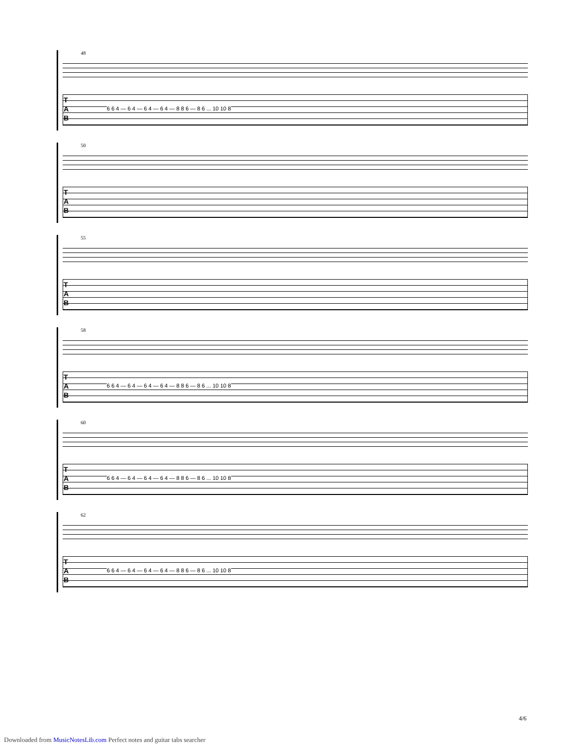48
T
A
B
6 6 4 — 6 4 — 6 4 — 6 4 — 8 8 6 — 8 6 ... 10 10 8
50
T
A
B
55
T
A
B
58
T
A
B
6 6 4 — 6 4 — 6 4 — 6 4 — 8 8 6 — 8 6 ... 10 10 8
60
T
A
B
6 6 4 — 6 4 — 6 4 — 6 4 — 8 8 6 — 8 6 ... 10 10 8
62
T
A
B
6 6 4 — 6 4 — 6 4 — 6 4 — 8 8 6 — 8 6 ... 10 10 8
4/6
Downloaded from MusicNotesLib.com Perfect notes and guitar tabs searcher